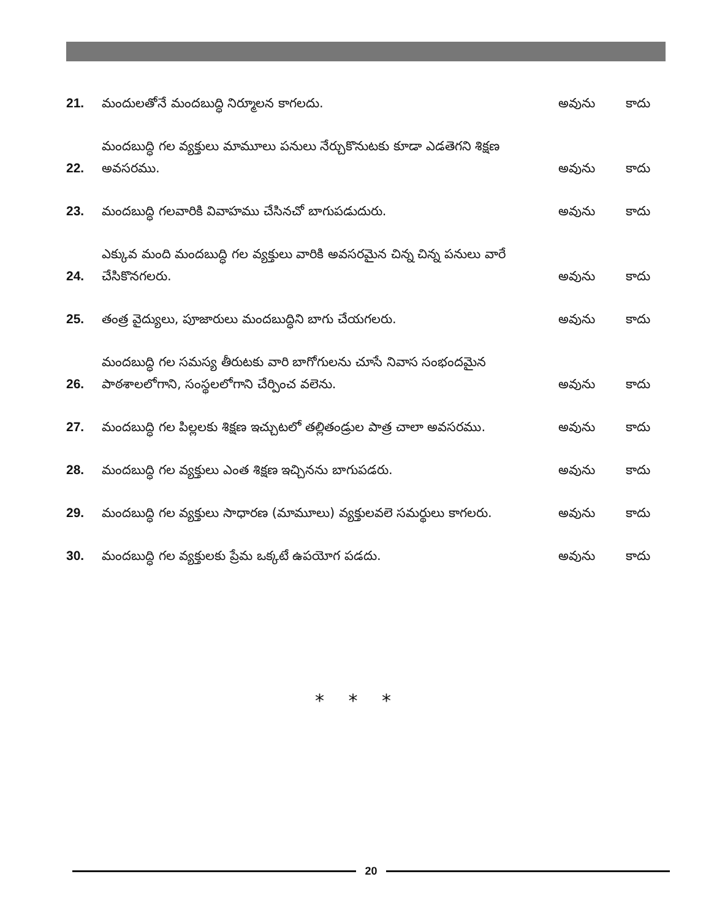21.
మందులతోనే మందబుద్ధి నిర్మూలన కాగలదు.
అవును
కాదు
22.
మందబుద్ధి గల వ్యక్తులు మామూలు పనులు నేర్చుకొనుటకు కూడా ఎడతెగని శిక్షణ అవసరము.
అవును
కాదు
23.
మందబుద్ధి గలవారికి వివాహము చేసినచో బాగుపడుదురు.
అవును
కాదు
24.
ఎక్కువ మంది మందబుద్ధి గల వ్యక్తులు వారికి అవసరమైన చిన్న చిన్న పనులు వారే చేసికొనగలరు.
అవును
కాదు
25.
తంత్ర వైద్యులు, పూజారులు మందబుద్ధిని బాగు చేయగలరు.
అవును
కాదు
26.
మందబుద్ధి గల సమస్య తీరుటకు వారి బాగోగులను చూసే నివాస సంభందమైన పాఠశాలలోగాని, సంస్థలలోగాని చేర్పించ వలెను.
అవును
కాదు
27.
మందబుద్ధి గల పిల్లలకు శిక్షణ ఇచ్చుటలో తల్లితండ్రుల పాత్ర చాలా అవసరము.
అవును
కాదు
28.
మందబుద్ధి గల వ్యక్తులు ఎంత శిక్షణ ఇచ్చినను బాగుపడరు.
అవును
కాదు
29.
మందబుద్ధి గల వ్యక్తులు సాధారణ (మామూలు) వ్యక్తులవలె సమర్థులు కాగలరు.
అవును
కాదు
30.
మందబుద్ధి గల వ్యక్తులకు ప్రేమ ఒక్కటే ఉపయోగ పడదు.
అవును
కాదు
* * *
20